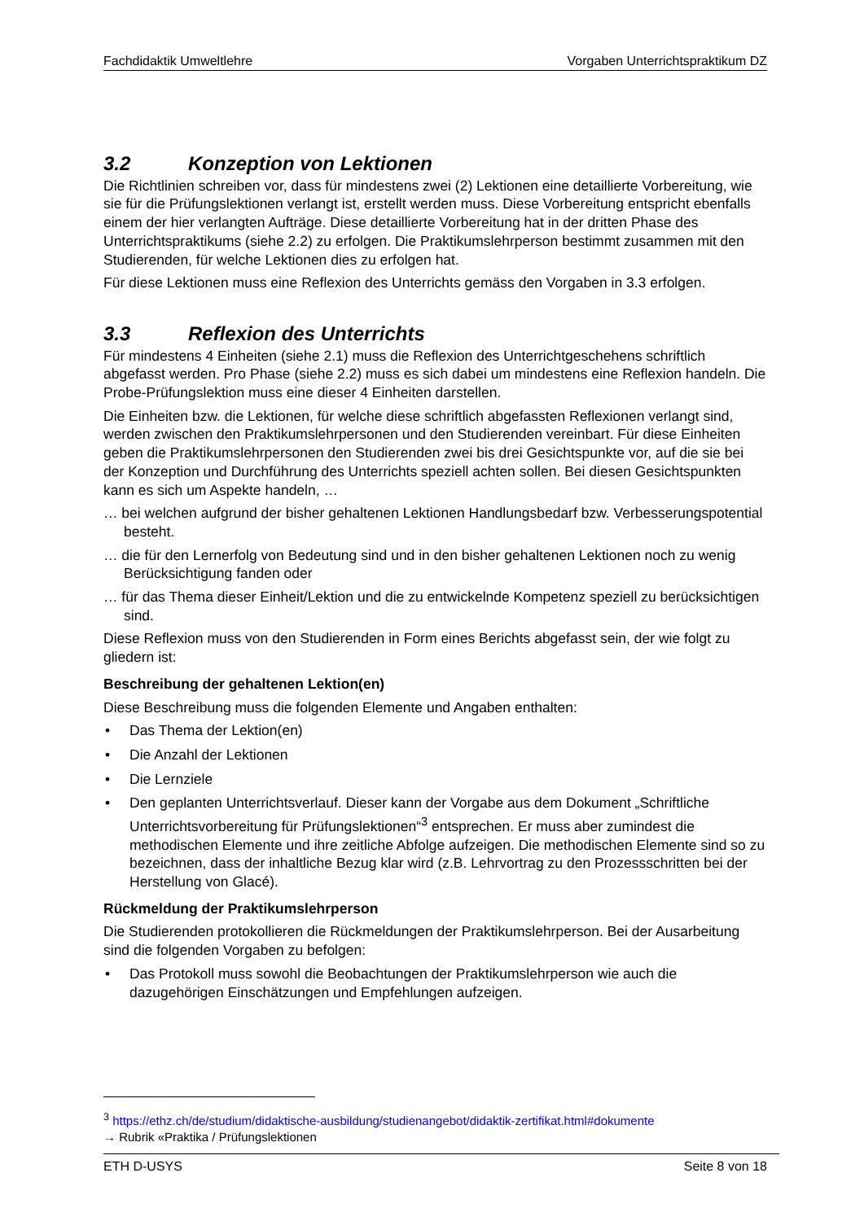Fachdidaktik Umweltlehre Vorgaben Unterrichtspraktikum DZ
3.2 Konzeption von Lektionen
Die Richtlinien schreiben vor, dass für mindestens zwei (2) Lektionen eine detaillierte Vorbereitung, wie sie für die Prüfungslektionen verlangt ist, erstellt werden muss. Diese Vorbereitung entspricht ebenfalls einem der hier verlangten Aufträge. Diese detaillierte Vorbereitung hat in der dritten Phase des Unterrichtspraktikums (siehe 2.2) zu erfolgen. Die Praktikumslehrperson bestimmt zusammen mit den Studierenden, für welche Lektionen dies zu erfolgen hat.
Für diese Lektionen muss eine Reflexion des Unterrichts gemäss den Vorgaben in 3.3 erfolgen.
3.3 Reflexion des Unterrichts
Für mindestens 4 Einheiten (siehe 2.1) muss die Reflexion des Unterrichtgeschehens schriftlich abgefasst werden. Pro Phase (siehe 2.2) muss es sich dabei um mindestens eine Reflexion handeln. Die Probe-Prüfungslektion muss eine dieser 4 Einheiten darstellen.
Die Einheiten bzw. die Lektionen, für welche diese schriftlich abgefassten Reflexionen verlangt sind, werden zwischen den Praktikumslehrpersonen und den Studierenden vereinbart. Für diese Einheiten geben die Praktikumslehrpersonen den Studierenden zwei bis drei Gesichtspunkte vor, auf die sie bei der Konzeption und Durchführung des Unterrichts speziell achten sollen. Bei diesen Gesichtspunkten kann es sich um Aspekte handeln, …
… bei welchen aufgrund der bisher gehaltenen Lektionen Handlungsbedarf bzw. Verbesserungspotential besteht.
… die für den Lernerfolg von Bedeutung sind und in den bisher gehaltenen Lektionen noch zu wenig Berücksichtigung fanden oder
… für das Thema dieser Einheit/Lektion und die zu entwickelnde Kompetenz speziell zu berücksichtigen sind.
Diese Reflexion muss von den Studierenden in Form eines Berichts abgefasst sein, der wie folgt zu gliedern ist:
Beschreibung der gehaltenen Lektion(en)
Diese Beschreibung muss die folgenden Elemente und Angaben enthalten:
Das Thema der Lektion(en)
Die Anzahl der Lektionen
Die Lernziele
Den geplanten Unterrichtsverlauf. Dieser kann der Vorgabe aus dem Dokument „Schriftliche Unterrichtsvorbereitung für Prüfungslektionen“<sup>3</sup> entsprechen. Er muss aber zumindest die methodischen Elemente und ihre zeitliche Abfolge aufzeigen. Die methodischen Elemente sind so zu bezeichnen, dass der inhaltliche Bezug klar wird (z.B. Lehrvortrag zu den Prozessschritten bei der Herstellung von Glacé).
Rückmeldung der Praktikumslehrperson
Die Studierenden protokollieren die Rückmeldungen der Praktikumslehrperson. Bei der Ausarbeitung sind die folgenden Vorgaben zu befolgen:
Das Protokoll muss sowohl die Beobachtungen der Praktikumslehrperson wie auch die dazugehörigen Einschätzungen und Empfehlungen aufzeigen.
<sup>3</sup> https://ethz.ch/de/studium/didaktische-ausbildung/studienangebot/didaktik-zertifikat.html#dokumente
→ Rubrik «Praktika / Prüfungslektionen
ETH D-USYS Seite 8 von 18